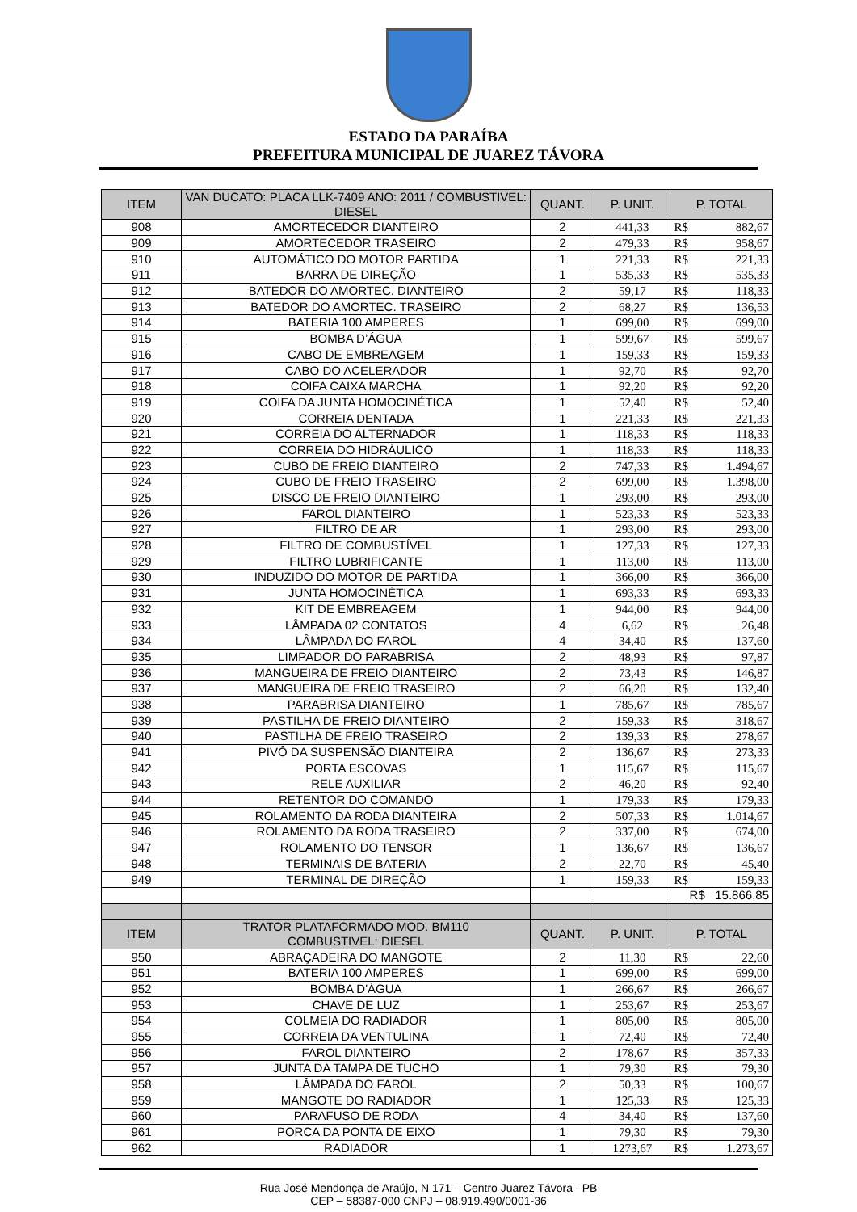ESTADO DA PARAÍBA
PREFEITURA MUNICIPAL DE JUAREZ TÁVORA
| ITEM | VAN DUCATO: PLACA LLK-7409 ANO: 2011 / COMBUSTIVEL: DIESEL | QUANT. | P. UNIT. | P. TOTAL | |
| --- | --- | --- | --- | --- | --- |
| 908 | AMORTECEDOR DIANTEIRO | 2 | 441,33 | R$ | 882,67 |
| 909 | AMORTECEDOR TRASEIRO | 2 | 479,33 | R$ | 958,67 |
| 910 | AUTOMÁTICO DO MOTOR PARTIDA | 1 | 221,33 | R$ | 221,33 |
| 911 | BARRA DE DIREÇÃO | 1 | 535,33 | R$ | 535,33 |
| 912 | BATEDOR DO AMORTEC. DIANTEIRO | 2 | 59,17 | R$ | 118,33 |
| 913 | BATEDOR DO AMORTEC. TRASEIRO | 2 | 68,27 | R$ | 136,53 |
| 914 | BATERIA 100 AMPERES | 1 | 699,00 | R$ | 699,00 |
| 915 | BOMBA D’ÁGUA | 1 | 599,67 | R$ | 599,67 |
| 916 | CABO DE EMBREAGEM | 1 | 159,33 | R$ | 159,33 |
| 917 | CABO DO ACELERADOR | 1 | 92,70 | R$ | 92,70 |
| 918 | COIFA CAIXA MARCHA | 1 | 92,20 | R$ | 92,20 |
| 919 | COIFA DA JUNTA HOMOCINÉTICA | 1 | 52,40 | R$ | 52,40 |
| 920 | CORREIA DENTADA | 1 | 221,33 | R$ | 221,33 |
| 921 | CORREIA DO ALTERNADOR | 1 | 118,33 | R$ | 118,33 |
| 922 | CORREIA DO HIDRÁULICO | 1 | 118,33 | R$ | 118,33 |
| 923 | CUBO DE FREIO DIANTEIRO | 2 | 747,33 | R$ | 1.494,67 |
| 924 | CUBO DE FREIO TRASEIRO | 2 | 699,00 | R$ | 1.398,00 |
| 925 | DISCO DE FREIO DIANTEIRO | 1 | 293,00 | R$ | 293,00 |
| 926 | FAROL DIANTEIRO | 1 | 523,33 | R$ | 523,33 |
| 927 | FILTRO DE AR | 1 | 293,00 | R$ | 293,00 |
| 928 | FILTRO DE COMBUSTÍVEL | 1 | 127,33 | R$ | 127,33 |
| 929 | FILTRO LUBRIFICANTE | 1 | 113,00 | R$ | 113,00 |
| 930 | INDUZIDO DO MOTOR DE PARTIDA | 1 | 366,00 | R$ | 366,00 |
| 931 | JUNTA HOMOCINÉTICA | 1 | 693,33 | R$ | 693,33 |
| 932 | KIT DE EMBREAGEM | 1 | 944,00 | R$ | 944,00 |
| 933 | LÂMPADA 02 CONTATOS | 4 | 6,62 | R$ | 26,48 |
| 934 | LÂMPADA DO FAROL | 4 | 34,40 | R$ | 137,60 |
| 935 | LIMPADOR DO PARABRISA | 2 | 48,93 | R$ | 97,87 |
| 936 | MANGUEIRA DE FREIO DIANTEIRO | 2 | 73,43 | R$ | 146,87 |
| 937 | MANGUEIRA DE FREIO TRASEIRO | 2 | 66,20 | R$ | 132,40 |
| 938 | PARABRISA DIANTEIRO | 1 | 785,67 | R$ | 785,67 |
| 939 | PASTILHA DE FREIO DIANTEIRO | 2 | 159,33 | R$ | 318,67 |
| 940 | PASTILHA DE FREIO TRASEIRO | 2 | 139,33 | R$ | 278,67 |
| 941 | PIVÔ DA SUSPENSÃO DIANTEIRA | 2 | 136,67 | R$ | 273,33 |
| 942 | PORTA ESCOVAS | 1 | 115,67 | R$ | 115,67 |
| 943 | RELE AUXILIAR | 2 | 46,20 | R$ | 92,40 |
| 944 | RETENTOR DO COMANDO | 1 | 179,33 | R$ | 179,33 |
| 945 | ROLAMENTO DA RODA DIANTEIRA | 2 | 507,33 | R$ | 1.014,67 |
| 946 | ROLAMENTO DA RODA TRASEIRO | 2 | 337,00 | R$ | 674,00 |
| 947 | ROLAMENTO DO TENSOR | 1 | 136,67 | R$ | 136,67 |
| 948 | TERMINAIS DE BATERIA | 2 | 22,70 | R$ | 45,40 |
| 949 | TERMINAL DE DIREÇÃO | 1 | 159,33 | R$ | 159,33 |
| | | | | R$ 15.866,85 | |
| ITEM | TRATOR PLATAFORMADO MOD. BM110 COMBUSTIVEL: DIESEL | QUANT. | P. UNIT. | P. TOTAL | |
| 950 | ABRAÇADEIRA DO MANGOTE | 2 | 11,30 | R$ | 22,60 |
| 951 | BATERIA 100 AMPERES | 1 | 699,00 | R$ | 699,00 |
| 952 | BOMBA D'ÁGUA | 1 | 266,67 | R$ | 266,67 |
| 953 | CHAVE DE LUZ | 1 | 253,67 | R$ | 253,67 |
| 954 | COLMEIA DO RADIADOR | 1 | 805,00 | R$ | 805,00 |
| 955 | CORREIA DA VENTULINA | 1 | 72,40 | R$ | 72,40 |
| 956 | FAROL DIANTEIRO | 2 | 178,67 | R$ | 357,33 |
| 957 | JUNTA DA TAMPA DE TUCHO | 1 | 79,30 | R$ | 79,30 |
| 958 | LÂMPADA DO FAROL | 2 | 50,33 | R$ | 100,67 |
| 959 | MANGOTE DO RADIADOR | 1 | 125,33 | R$ | 125,33 |
| 960 | PARAFUSO DE RODA | 4 | 34,40 | R$ | 137,60 |
| 961 | PORCA DA PONTA DE EIXO | 1 | 79,30 | R$ | 79,30 |
| 962 | RADIADOR | 1 | 1273,67 | R$ | 1.273,67 |
Rua José Mendonça de Araújo, N 171 – Centro Juarez Távora –PB
CEP – 58387-000 CNPJ – 08.919.490/0001-36